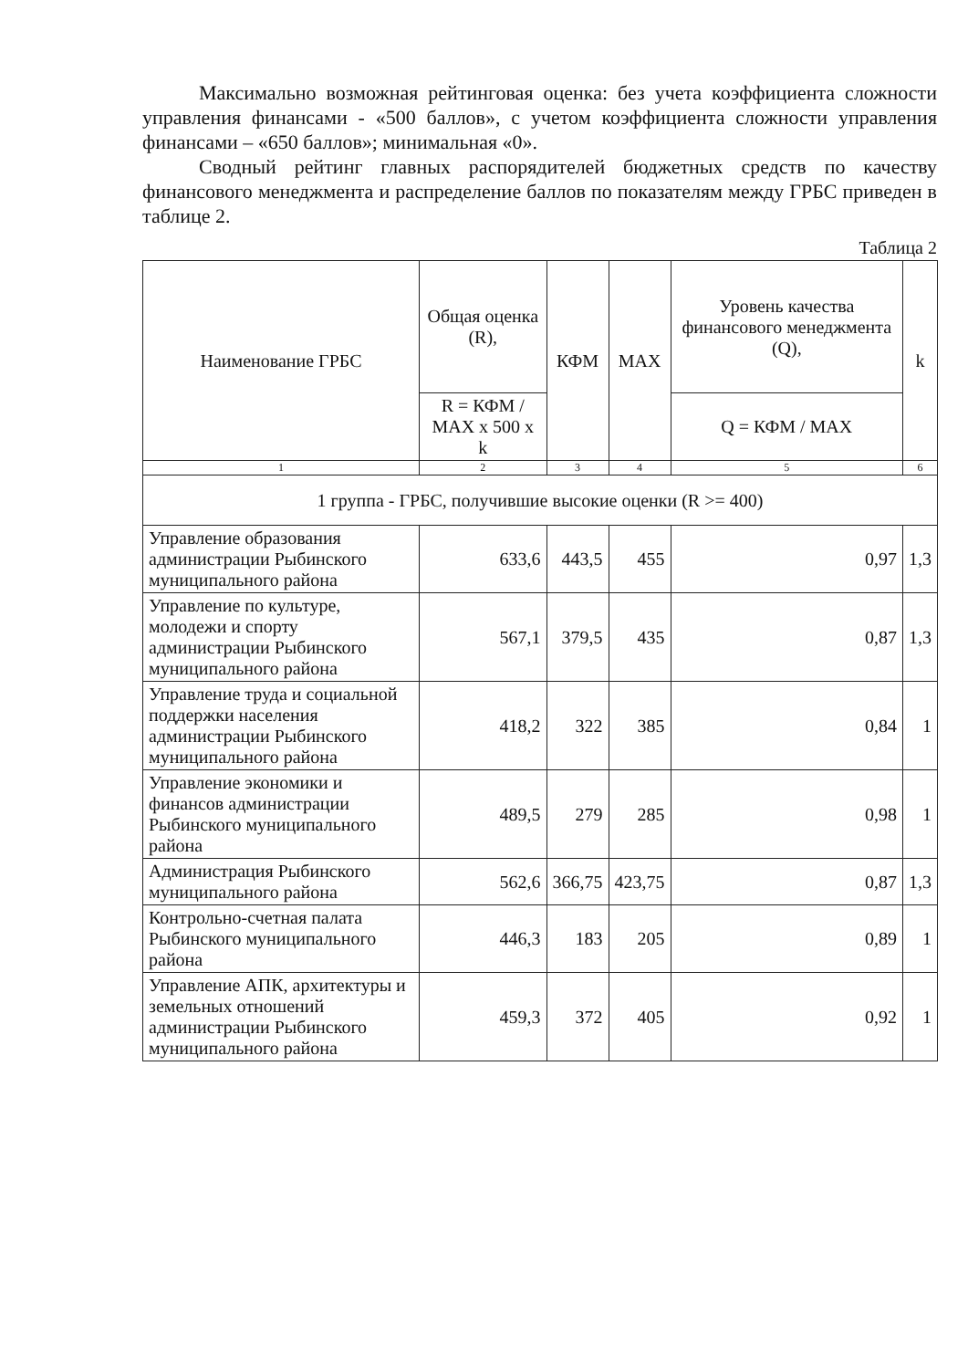Максимально возможная рейтинговая оценка: без учета коэффициента сложности управления финансами - «500 баллов», с учетом коэффициента сложности управления финансами – «650 баллов»; минимальная «0».
Сводный рейтинг главных распорядителей бюджетных средств по качеству финансового менеджмента и распределение баллов по показателям между ГРБС приведен в таблице 2.
Таблица 2
| Наименование ГРБС | Общая оценка (R), | КФМ | MAX | Уровень качества финансового менеджмента (Q), | k |
| --- | --- | --- | --- | --- | --- |
| | R = КФМ / MAX x 500 x k | | | Q = КФМ / MAX | |
| 1 | 2 | 3 | 4 | 5 | 6 |
| 1 группа - ГРБС, получившие высокие оценки (R >= 400) | | | | | |
| Управление образования администрации Рыбинского муниципального района | 633,6 | 443,5 | 455 | 0,97 | 1,3 |
| Управление по культуре, молодежи и спорту администрации Рыбинского муниципального района | 567,1 | 379,5 | 435 | 0,87 | 1,3 |
| Управление труда и социальной поддержки населения администрации Рыбинского муниципального района | 418,2 | 322 | 385 | 0,84 | 1 |
| Управление экономики и финансов администрации Рыбинского муниципального района | 489,5 | 279 | 285 | 0,98 | 1 |
| Администрация Рыбинского муниципального района | 562,6 | 366,75 | 423,75 | 0,87 | 1,3 |
| Контрольно-счетная палата Рыбинского муниципального района | 446,3 | 183 | 205 | 0,89 | 1 |
| Управление АПК, архитектуры и земельных отношений администрации Рыбинского муниципального района | 459,3 | 372 | 405 | 0,92 | 1 |